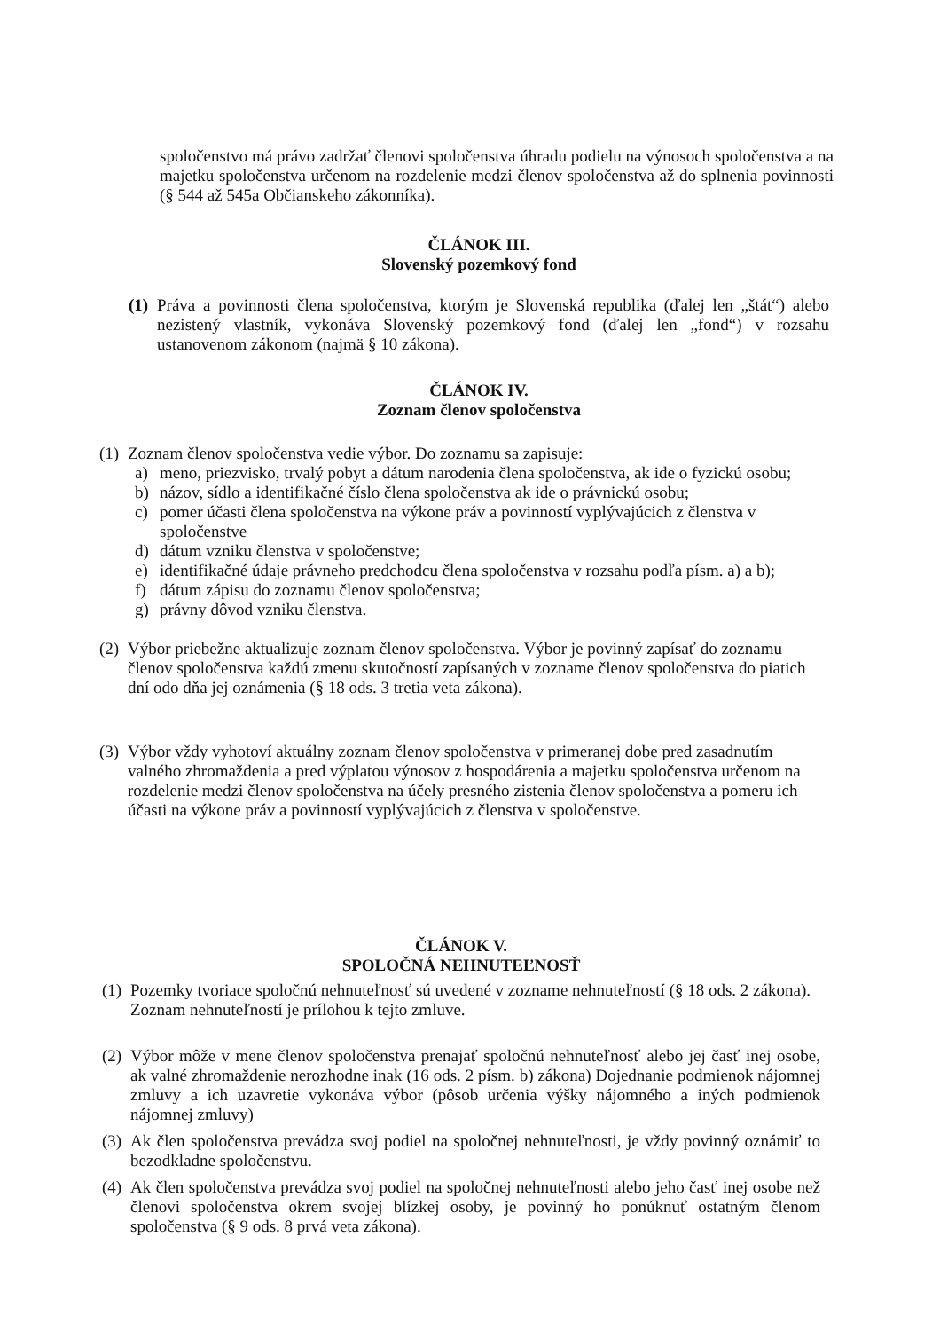spoločenstvo má právo zadržať členovi spoločenstva úhradu podielu na výnosoch spoločenstva a na majetku spoločenstva určenom na rozdelenie medzi členov spoločenstva až do splnenia povinnosti (§ 544 až 545a Občianskeho zákonníka).
ČLÁNOK III.
Slovenský pozemkový fond
(1)
Práva a povinnosti člena spoločenstva, ktorým je Slovenská republika (ďalej len „štát“) alebo nezistený vlastník, vykonáva Slovenský pozemkový fond (ďalej len „fond“) v rozsahu ustanovenom zákonom (najmä § 10 zákona).
ČLÁNOK IV.
Zoznam členov spoločenstva
(1)
Zoznam členov spoločenstva vedie výbor. Do zoznamu sa zapisuje:
a) meno, priezvisko, trvalý pobyt a dátum narodenia člena spoločenstva, ak ide o fyzickú osobu;
b) názov, sídlo a identifikačné číslo člena spoločenstva ak ide o právnickú osobu;
c) pomer účasti člena spoločenstva na výkone práv a povinností vyplývajúcich z členstva v spoločenstve
d) dátum vzniku členstva v spoločenstve;
e) identifikačné údaje právneho predchodcu člena spoločenstva v rozsahu podľa písm. a) a b);
f) dátum zápisu do zoznamu členov spoločenstva;
g) právny dôvod vzniku členstva.
(2)
Výbor priebežne aktualizuje zoznam členov spoločenstva. Výbor je povinný zapísať do zoznamu členov spoločenstva každú zmenu skutočností zapísaných v zozname členov spoločenstva do piatich dní odo dňa jej oznámenia (§ 18 ods. 3 tretia veta zákona).
(3)
Výbor vždy vyhotoví aktuálny zoznam členov spoločenstva v primeranej dobe pred zasadnutím valného zhromaždenia a pred výplatou výnosov z hospodárenia a majetku spoločenstva určenom na rozdelenie medzi členov spoločenstva na účely presného zistenia členov spoločenstva a pomeru ich účasti na výkone práv a povinností vyplývajúcich z členstva v spoločenstve.
ČLÁNOK V.
SPOLOČNÁ NEHNUTEĽNOSŤ
(1)
Pozemky tvoriace spoločnú nehnuteľnosť sú uvedené v zozname nehnuteľností (§ 18 ods. 2 zákona). Zoznam nehnuteľností je prílohou k tejto zmluve.
(2)
Výbor môže v mene členov spoločenstva prenajať spoločnú nehnuteľnosť alebo jej časť inej osobe, ak valné zhromaždenie nerozhodne inak (16 ods. 2 písm. b) zákona) Dojednanie podmienok nájomnej zmluvy a ich uzavretie vykonáva výbor (pôsob určenia výšky nájomného a iných podmienok nájomnej zmluvy)
(3)
Ak člen spoločenstva prevádza svoj podiel na spoločnej nehnuteľnosti, je vždy povinný oznámiť to bezodkladne spoločenstvu.
(4)
Ak člen spoločenstva prevádza svoj podiel na spoločnej nehnuteľnosti alebo jeho časť inej osobe než členovi spoločenstva okrem svojej blízkej osoby, je povinný ho ponúknuť ostatným členom spoločenstva (§ 9 ods. 8 prvá veta zákona).